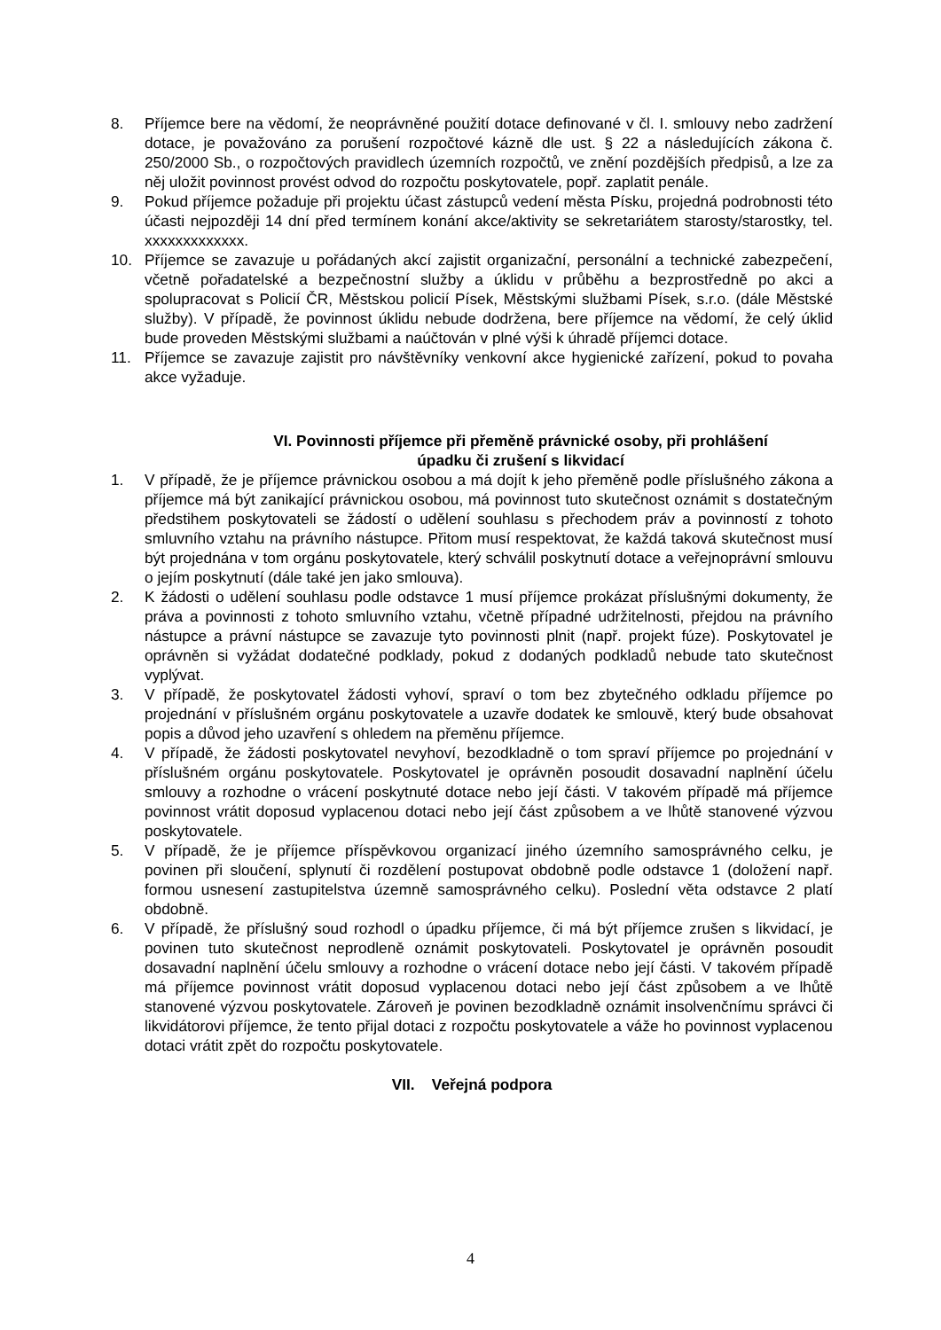8. Příjemce bere na vědomí, že neoprávněné použití dotace definované v čl. I. smlouvy nebo zadržení dotace, je považováno za porušení rozpočtové kázně dle ust. § 22 a následujících zákona č. 250/2000 Sb., o rozpočtových pravidlech územních rozpočtů, ve znění pozdějších předpisů, a lze za něj uložit povinnost provést odvod do rozpočtu poskytovatele, popř. zaplatit penále.
9. Pokud příjemce požaduje při projektu účast zástupců vedení města Písku, projedná podrobnosti této účasti nejpozději 14 dní před termínem konání akce/aktivity se sekretariátem starosty/starostky, tel. xxxxxxxxxxxxx.
10. Příjemce se zavazuje u pořádaných akcí zajistit organizační, personální a technické zabezpečení, včetně pořadatelské a bezpečnostní služby a úklidu v průběhu a bezprostředně po akci a spolupracovat s Policií ČR, Městskou policií Písek, Městskými službami Písek, s.r.o. (dále Městské služby). V případě, že povinnost úklidu nebude dodržena, bere příjemce na vědomí, že celý úklid bude proveden Městskými službami a naúčtován v plné výši k úhradě příjemci dotace.
11. Příjemce se zavazuje zajistit pro návštěvníky venkovní akce hygienické zařízení, pokud to povaha akce vyžaduje.
VI. Povinnosti příjemce při přeměně právnické osoby, při prohlášení
úpadku či zrušení s likvidací
1. V případě, že je příjemce právnickou osobou a má dojít k jeho přeměně podle příslušného zákona a příjemce má být zanikající právnickou osobou, má povinnost tuto skutečnost oznámit s dostatečným předstihem poskytovateli se žádostí o udělení souhlasu s přechodem práv a povinností z tohoto smluvního vztahu na právního nástupce. Přitom musí respektovat, že každá taková skutečnost musí být projednána v tom orgánu poskytovatele, který schválil poskytnutí dotace a veřejnoprávní smlouvu o jejím poskytnutí (dále také jen jako smlouva).
2. K žádosti o udělení souhlasu podle odstavce 1 musí příjemce prokázat příslušnými dokumenty, že práva a povinnosti z tohoto smluvního vztahu, včetně případné udržitelnosti, přejdou na právního nástupce a právní nástupce se zavazuje tyto povinnosti plnit (např. projekt fúze). Poskytovatel je oprávněn si vyžádat dodatečné podklady, pokud z dodaných podkladů nebude tato skutečnost vyplývat.
3. V případě, že poskytovatel žádosti vyhoví, spraví o tom bez zbytečného odkladu příjemce po projednání v příslušném orgánu poskytovatele a uzavře dodatek ke smlouvě, který bude obsahovat popis a důvod jeho uzavření s ohledem na přeměnu příjemce.
4. V případě, že žádosti poskytovatel nevyhoví, bezodkladně o tom spraví příjemce po projednání v příslušném orgánu poskytovatele. Poskytovatel je oprávněn posoudit dosavadní naplnění účelu smlouvy a rozhodne o vrácení poskytnuté dotace nebo její části. V takovém případě má příjemce povinnost vrátit doposud vyplacenou dotaci nebo její část způsobem a ve lhůtě stanovené výzvou poskytovatele.
5. V případě, že je příjemce příspěvkovou organizací jiného územního samosprávného celku, je povinen při sloučení, splynutí či rozdělení postupovat obdobně podle odstavce 1 (doložení např. formou usnesení zastupitelstva územně samosprávného celku). Poslední věta odstavce 2 platí obdobně.
6. V případě, že příslušný soud rozhodl o úpadku příjemce, či má být příjemce zrušen s likvidací, je povinen tuto skutečnost neprodleně oznámit poskytovateli. Poskytovatel je oprávněn posoudit dosavadní naplnění účelu smlouvy a rozhodne o vrácení dotace nebo její části. V takovém případě má příjemce povinnost vrátit doposud vyplacenou dotaci nebo její část způsobem a ve lhůtě stanovené výzvou poskytovatele. Zároveň je povinen bezodkladně oznámit insolvenčnímu správci či likvidátorovi příjemce, že tento přijal dotaci z rozpočtu poskytovatele a váže ho povinnost vyplacenou dotaci vrátit zpět do rozpočtu poskytovatele.
VII. Veřejná podpora
4